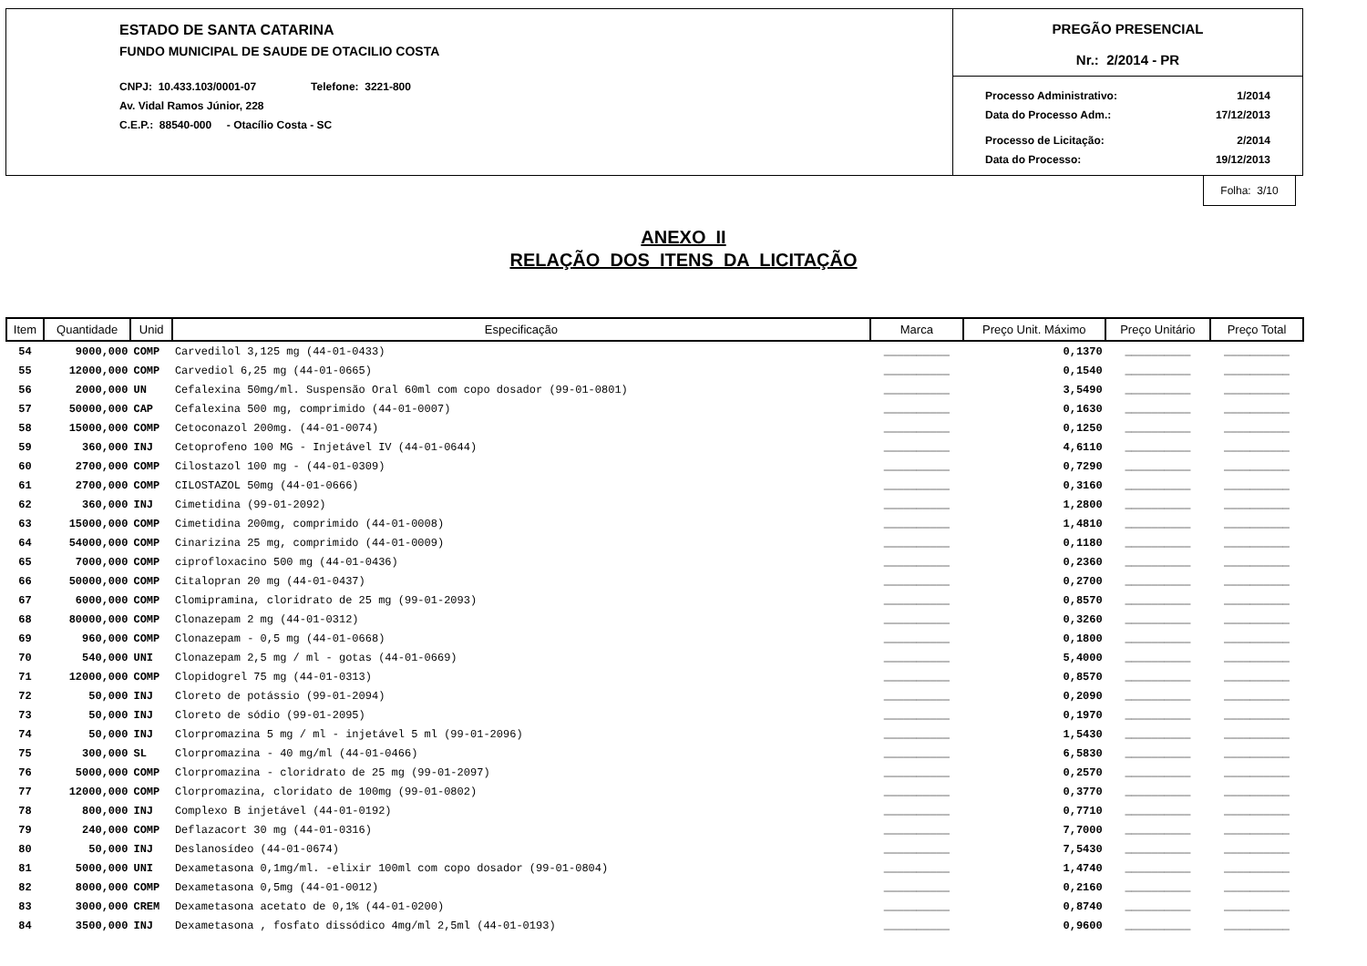ESTADO DE SANTA CATARINA
FUNDO MUNICIPAL DE SAUDE DE OTACILIO COSTA
CNPJ: 10.433.103/0001-07 Telefone: 3221-800
Av. Vidal Ramos Júnior, 228
C.E.P.: 88540-000 - Otacílio Costa - SC
PREGÃO PRESENCIAL
Nr.: 2/2014 - PR
Processo Administrativo: 1/2014
Data do Processo Adm.: 17/12/2013
Processo de Licitação: 2/2014
Data do Processo: 19/12/2013
Folha: 3/10
ANEXO II
RELAÇÃO DOS ITENS DA LICITAÇÃO
| Item | Quantidade | Unid | Especificação | Marca | Preço Unit. Máximo | Preço Unitário | Preço Total |
| --- | --- | --- | --- | --- | --- | --- | --- |
| 54 | 9000,000 | COMP | Carvedilol 3,125 mg (44-01-0433) | __________ | 0,1370 | __________ | __________ |
| 55 | 12000,000 | COMP | Carvediol 6,25 mg (44-01-0665) | __________ | 0,1540 | __________ | __________ |
| 56 | 2000,000 | UN | Cefalexina 50mg/ml. Suspensão Oral 60ml com copo dosador (99-01-0801) | __________ | 3,5490 | __________ | __________ |
| 57 | 50000,000 | CAP | Cefalexina 500 mg, comprimido (44-01-0007) | __________ | 0,1630 | __________ | __________ |
| 58 | 15000,000 | COMP | Cetoconazol 200mg. (44-01-0074) | __________ | 0,1250 | __________ | __________ |
| 59 | 360,000 | INJ | Cetoprofeno 100 MG - Injetável IV (44-01-0644) | __________ | 4,6110 | __________ | __________ |
| 60 | 2700,000 | COMP | Cilostazol 100 mg - (44-01-0309) | __________ | 0,7290 | __________ | __________ |
| 61 | 2700,000 | COMP | CILOSTAZOL 50mg (44-01-0666) | __________ | 0,3160 | __________ | __________ |
| 62 | 360,000 | INJ | Cimetidina (99-01-2092) | __________ | 1,2800 | __________ | __________ |
| 63 | 15000,000 | COMP | Cimetidina 200mg, comprimido (44-01-0008) | __________ | 1,4810 | __________ | __________ |
| 64 | 54000,000 | COMP | Cinarizina 25 mg, comprimido (44-01-0009) | __________ | 0,1180 | __________ | __________ |
| 65 | 7000,000 | COMP | ciprofloxacino 500 mg (44-01-0436) | __________ | 0,2360 | __________ | __________ |
| 66 | 50000,000 | COMP | Citalopran 20 mg (44-01-0437) | __________ | 0,2700 | __________ | __________ |
| 67 | 6000,000 | COMP | Clomipramina, cloridrato de 25 mg (99-01-2093) | __________ | 0,8570 | __________ | __________ |
| 68 | 80000,000 | COMP | Clonazepam 2 mg (44-01-0312) | __________ | 0,3260 | __________ | __________ |
| 69 | 960,000 | COMP | Clonazepam - 0,5 mg (44-01-0668) | __________ | 0,1800 | __________ | __________ |
| 70 | 540,000 | UNI | Clonazepam 2,5 mg / ml - gotas (44-01-0669) | __________ | 5,4000 | __________ | __________ |
| 71 | 12000,000 | COMP | Clopidogrel 75 mg (44-01-0313) | __________ | 0,8570 | __________ | __________ |
| 72 | 50,000 | INJ | Cloreto de potássio (99-01-2094) | __________ | 0,2090 | __________ | __________ |
| 73 | 50,000 | INJ | Cloreto de sódio (99-01-2095) | __________ | 0,1970 | __________ | __________ |
| 74 | 50,000 | INJ | Clorpromazina 5 mg / ml - injetável 5 ml (99-01-2096) | __________ | 1,5430 | __________ | __________ |
| 75 | 300,000 | SL | Clorpromazina - 40 mg/ml (44-01-0466) | __________ | 6,5830 | __________ | __________ |
| 76 | 5000,000 | COMP | Clorpromazina - cloridrato de 25 mg (99-01-2097) | __________ | 0,2570 | __________ | __________ |
| 77 | 12000,000 | COMP | Clorpromazina, cloridato de 100mg (99-01-0802) | __________ | 0,3770 | __________ | __________ |
| 78 | 800,000 | INJ | Complexo B injetável (44-01-0192) | __________ | 0,7710 | __________ | __________ |
| 79 | 240,000 | COMP | Deflazacort 30 mg (44-01-0316) | __________ | 7,7000 | __________ | __________ |
| 80 | 50,000 | INJ | Deslanosídeo (44-01-0674) | __________ | 7,5430 | __________ | __________ |
| 81 | 5000,000 | UNI | Dexametasona 0,1mg/ml. -elixir 100ml com copo dosador (99-01-0804) | __________ | 1,4740 | __________ | __________ |
| 82 | 8000,000 | COMP | Dexametasona 0,5mg (44-01-0012) | __________ | 0,2160 | __________ | __________ |
| 83 | 3000,000 | CREM | Dexametasona acetato de 0,1% (44-01-0200) | __________ | 0,8740 | __________ | __________ |
| 84 | 3500,000 | INJ | Dexametasona , fosfato dissódico 4mg/ml 2,5ml (44-01-0193) | __________ | 0,9600 | __________ | __________ |